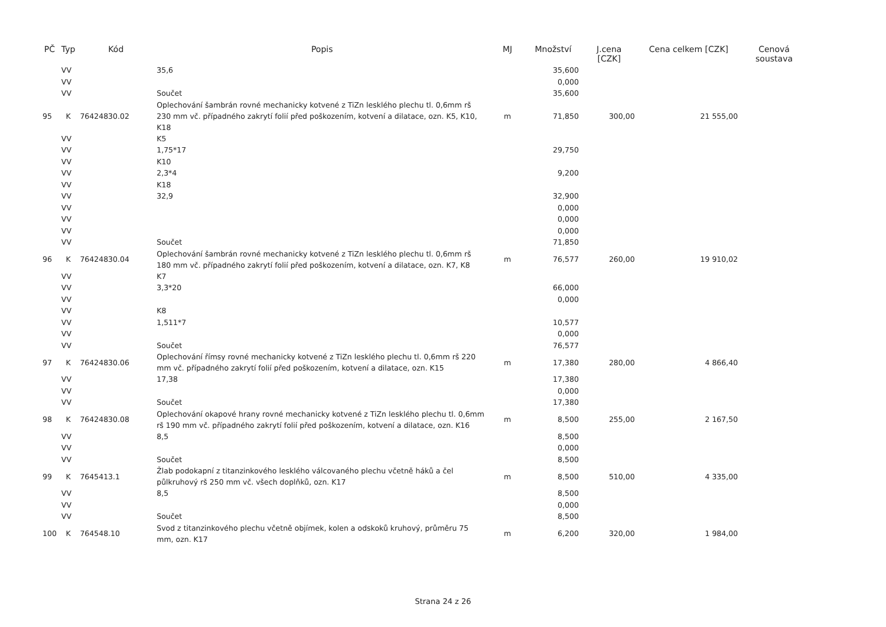| PČ | Typ | Kód | Popis | MJ | Množství | J.cena [CZK] | Cena celkem [CZK] | Cenová soustava |
| --- | --- | --- | --- | --- | --- | --- | --- | --- |
| | VV | | 35,6 | | 35,600 | | | |
| | VV | | | | 0,000 | | | |
| | VV | | Součet | | 35,600 | | | |
| 95 | K | 76424830.02 | Oplechování šambrán rovné mechanicky kotvené z TiZn lesklého plechu tl. 0,6mm rš 230 mm vč. případného zakrytí folií před poškozením, kotvení a dilatace, ozn. K5, K10, K18 | m | 71,850 | 300,00 | 21 555,00 | |
| | VV | | K5 | | | | | |
| | VV | | 1,75*17 | | 29,750 | | | |
| | VV | | K10 | | | | | |
| | VV | | 2,3*4 | | 9,200 | | | |
| | VV | | K18 | | | | | |
| | VV | | 32,9 | | 32,900 | | | |
| | VV | | | | 0,000 | | | |
| | VV | | | | 0,000 | | | |
| | VV | | | | 0,000 | | | |
| | VV | | Součet | | 71,850 | | | |
| 96 | K | 76424830.04 | Oplechování šambrán rovné mechanicky kotvené z TiZn lesklého plechu tl. 0,6mm rš 180 mm vč. případného zakrytí folií před poškozením, kotvení a dilatace, ozn. K7, K8 | m | 76,577 | 260,00 | 19 910,02 | |
| | VV | | K7 | | | | | |
| | VV | | 3,3*20 | | 66,000 | | | |
| | VV | | | | 0,000 | | | |
| | VV | | K8 | | | | | |
| | VV | | 1,511*7 | | 10,577 | | | |
| | VV | | | | 0,000 | | | |
| | VV | | Součet | | 76,577 | | | |
| 97 | K | 76424830.06 | Oplechování římsy rovné mechanicky kotvené z TiZn lesklého plechu tl. 0,6mm rš 220 mm vč. případného zakrytí folií před poškozením, kotvení a dilatace, ozn. K15 | m | 17,380 | 280,00 | 4 866,40 | |
| | VV | | 17,38 | | 17,380 | | | |
| | VV | | | | 0,000 | | | |
| | VV | | Součet | | 17,380 | | | |
| 98 | K | 76424830.08 | Oplechování okapové hrany rovné mechanicky kotvené z TiZn lesklého plechu tl. 0,6mm rš 190 mm vč. případného zakrytí folií před poškozením, kotvení a dilatace, ozn. K16 | m | 8,500 | 255,00 | 2 167,50 | |
| | VV | | 8,5 | | 8,500 | | | |
| | VV | | | | 0,000 | | | |
| | VV | | Součet | | 8,500 | | | |
| 99 | K | 7645413.1 | Žlab podokapní z titanzinkového lesklého válcovaného plechu včetně háků a čel půlkruhový rš 250 mm vč. všech doplňků, ozn. K17 | m | 8,500 | 510,00 | 4 335,00 | |
| | VV | | 8,5 | | 8,500 | | | |
| | VV | | | | 0,000 | | | |
| | VV | | Součet | | 8,500 | | | |
| 100 | K | 764548.10 | Svod z titanzinkového plechu včetně objímek, kolen a odskoků kruhový, průměru 75 mm, ozn. K17 | m | 6,200 | 320,00 | 1 984,00 | |
Strana 24 z 26